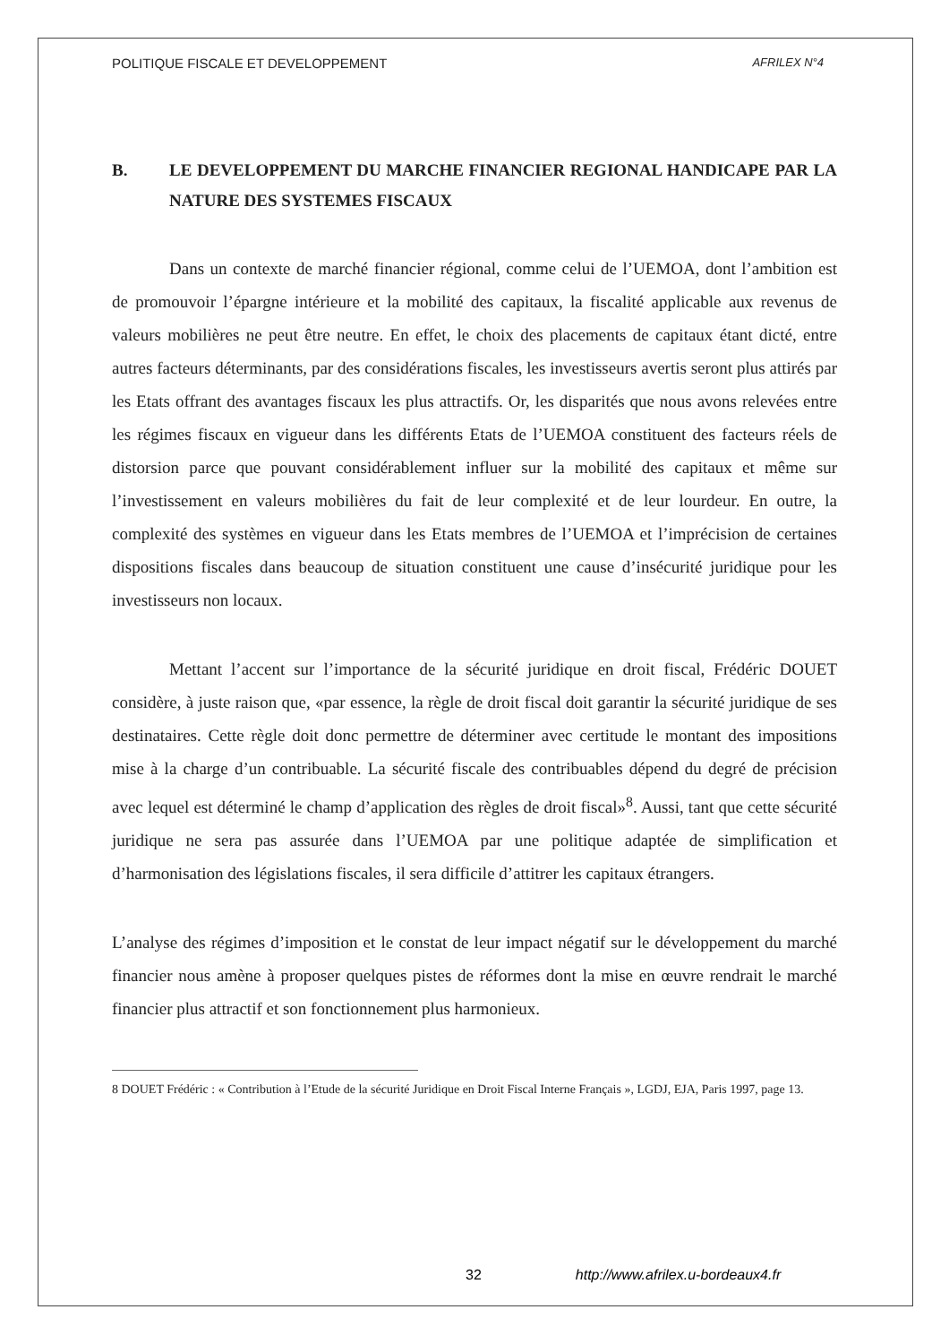POLITIQUE FISCALE ET DEVELOPPEMENT AFRILEX N°4
B. LE DEVELOPPEMENT DU MARCHE FINANCIER REGIONAL HANDICAPE PAR LA NATURE DES SYSTEMES FISCAUX
Dans un contexte de marché financier régional, comme celui de l’UEMOA, dont l’ambition est de promouvoir l’épargne intérieure et la mobilité des capitaux, la fiscalité applicable aux revenus de valeurs mobilières ne peut être neutre. En effet, le choix des placements de capitaux étant dicté, entre autres facteurs déterminants, par des considérations fiscales, les investisseurs avertis seront plus attirés par les Etats offrant des avantages fiscaux les plus attractifs. Or, les disparités que nous avons relevées entre les régimes fiscaux en vigueur dans les différents Etats de l’UEMOA constituent des facteurs réels de distorsion parce que pouvant considérablement influer sur la mobilité des capitaux et même sur l’investissement en valeurs mobilières du fait de leur complexité et de leur lourdeur. En outre, la complexité des systèmes en vigueur dans les Etats membres de l’UEMOA et l’imprécision de certaines dispositions fiscales dans beaucoup de situation constituent une cause d’insécurité juridique pour les investisseurs non locaux.
Mettant l’accent sur l’importance de la sécurité juridique en droit fiscal, Frédéric DOUET considère, à juste raison que, «par essence, la règle de droit fiscal doit garantir la sécurité juridique de ses destinataires. Cette règle doit donc permettre de déterminer avec certitude le montant des impositions mise à la charge d’un contribuable. La sécurité fiscale des contribuables dépend du degré de précision avec lequel est déterminé le champ d’application des règles de droit fiscal»<sup>8</sup>. Aussi, tant que cette sécurité juridique ne sera pas assurée dans l’UEMOA par une politique adaptée de simplification et d’harmonisation des législations fiscales, il sera difficile d’attitrer les capitaux étrangers.
L’analyse des régimes d’imposition et le constat de leur impact négatif sur le développement du marché financier nous amène à proposer quelques pistes de réformes dont la mise en œuvre rendrait le marché financier plus attractif et son fonctionnement plus harmonieux.
8 DOUET Frédéric : « Contribution à l’Etude de la sécurité Juridique en Droit Fiscal Interne Français », LGDJ, EJA, Paris 1997, page 13.
32 http://www.afrilex.u-bordeaux4.fr